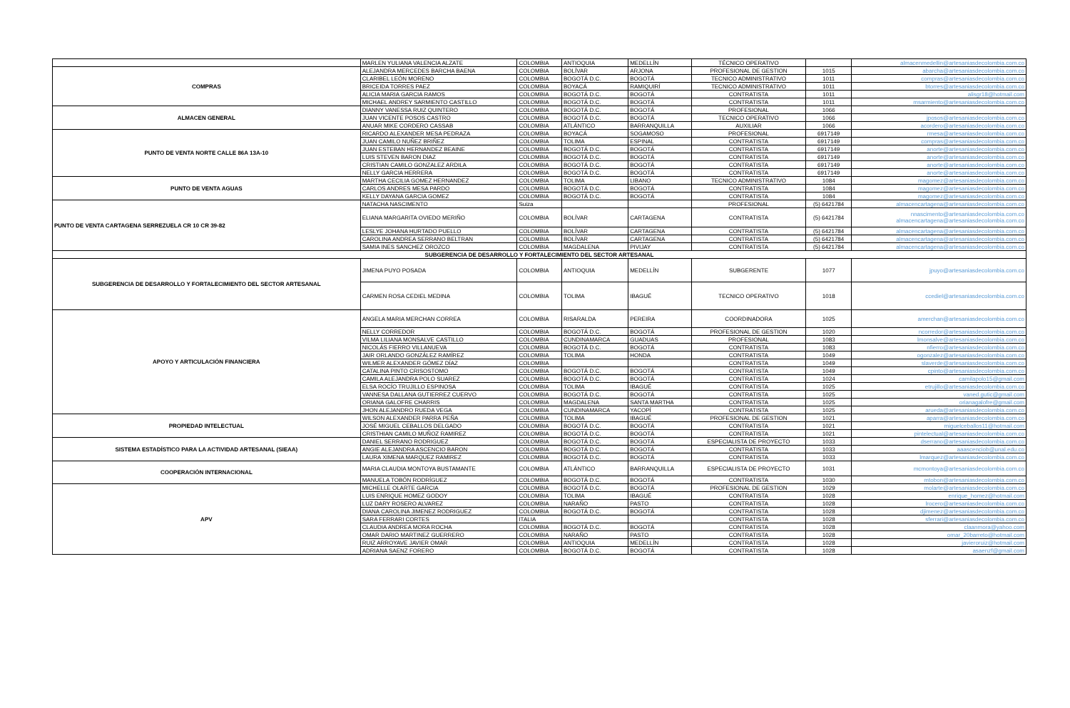| | MARLEN YULIANA VALENCIA ALZATE | COLOMBIA | ANTIOQUIA | MEDELLÍN | TÉCNICO OPERATIVO | | almacenmedellin@artesaniasdecolombia.com.co |
| COMPRAS | ALEJANDRA MERCEDES BARCHA BAENA | COLOMBIA | BOLÍVAR | ARJONA | PROFESIONAL DE GESTION | 1015 | abarcha@artesaniasdecolombia.com.co |
| | CLARIBEL LEÓN MORENO | COLOMBIA | BOGOTÁ D.C. | BOGOTÁ | TECNICO ADMINISTRATIVO | 1011 | compras@artesaniasdecolombia.com.co |
| | BRICEIDA TORRES PAEZ | COLOMBIA | BOYACÁ | RAMIQUIRÍ | TECNICO ADMINISTRATIVO | 1011 | btorres@artesaniasdecolombia.com.co |
| | ALICIA MARIA GARCIA RAMOS | COLOMBIA | BOGOTÁ D.C. | BOGOTÁ | CONTRATISTA | 1011 | alisgr18@hotmail.com |
| | MICHAEL ANDREY SARMIENTO CASTILLO | COLOMBIA | BOGOTÁ D.C. | BOGOTÁ | CONTRATISTA | 1011 | msarmiento@artesaniasdecolombia.com.co |
| ALMACEN GENERAL | DIANNY VANESSA RUIZ QUINTERO | COLOMBIA | BOGOTÁ D.C. | BOGOTÁ | PROFESIONAL | 1066 | |
| | JUAN VICENTE POSOS CASTRO | COLOMBIA | BOGOTÁ D.C. | BOGOTÁ | TECNICO OPERATIVO | 1066 | jposos@artesaniasdecolombia.com.co |
| | ANUAR MIKE CORDERO CASSAB | COLOMBIA | ATLÁNTICO | BARRANQUILLA | AUXILIAR | 1066 | acordero@artesaniasdecolombia.com.co |
| PUNTO DE VENTA NORTE CALLE 86A 13A-10 | RICARDO ALEXANDER MESA PEDRAZA | COLOMBIA | BOYACÁ | SOGAMOSO | PROFESIONAL | 6917149 | rmesa@artesaniasdecolombia.com.co |
| | JUAN CAMILO NUÑEZ BRIÑEZ | COLOMBIA | TOLIMA | ESPINAL | CONTRATISTA | 6917149 | compras@artesaniasdecolombia.com.co |
| | JUAN ESTEBAN HERNANDEZ BEAINE | COLOMBIA | BOGOTÁ D.C. | BOGOTÁ | CONTRATISTA | 6917149 | anorte@artesaniasdecolombia.com.co |
| | LUIS STEVEN BARON DIAZ | COLOMBIA | BOGOTÁ D.C. | BOGOTÁ | CONTRATISTA | 6917149 | anorte@artesaniasdecolombia.com.co |
| | CRISTIAN CAMILO GONZALEZ ARDILA | COLOMBIA | BOGOTÁ D.C. | BOGOTÁ | CONTRATISTA | 6917149 | anorte@artesaniasdecolombia.com.co |
| | NELLY GARCIA HERRERA | COLOMBIA | BOGOTÁ D.C. | BOGOTÁ | CONTRATISTA | 6917149 | anorte@artesaniasdecolombia.com.co |
| PUNTO DE VENTA AGUAS | MARTHA CECILIA GOMEZ HERNANDEZ | COLOMBIA | TOLIMA | LIBANO | TECNICO ADMINISTRATIVO | 1084 | magomez@artesaniasdecolombia.com.co |
| | CARLOS ANDRES MESA PARDO | COLOMBIA | BOGOTÁ D.C. | BOGOTÁ | CONTRATISTA | 1084 | magomez@artesaniasdecolombia.com.co |
| | KELLY DAYANA GARCIA GOMEZ | COLOMBIA | BOGOTÁ D.C. | BOGOTÁ | CONTRATISTA | 1084 | magomez@artesaniasdecolombia.com.co |
| PUNTO DE VENTA CARTAGENA SERREZUELA CR 10 CR 39-82 | NATACHA NASCIMENTO | Suiza | | | PROFESIONAL | (5) 6421784 | almacencartagena@artesaniasdecolombia.com.co |
| | ELIANA MARGARITA OVIEDO MERIÑO | COLOMBIA | BOLÍVAR | CARTAGENA | CONTRATISTA | (5) 6421784 | nnascimento@artesaniasdecolombia.com.co almacencartagena@artesaniasdecolombia.com.co |
| | LESLYE JOHANA HURTADO PUELLO | COLOMBIA | BOLÍVAR | CARTAGENA | CONTRATISTA | (5) 6421784 | almacencartagena@artesaniasdecolombia.com.co |
| | CAROLINA ANDREA SERRANO BELTRAN | COLOMBIA | BOLÍVAR | CARTAGENA | CONTRATISTA | (5) 6421784 | almacencartagena@artesaniasdecolombia.com.co |
| | SAMIA INES SANCHEZ OROZCO | COLOMBIA | MAGDALENA | PIVIJAY | CONTRATISTA | (5) 6421784 | almacencartagena@artesaniasdecolombia.com.co |
| SUBGERENCIA DE DESARROLLO Y FORTALECIMIENTO DEL SECTOR ARTESANAL | | | | | | | |
| SUBGERENCIA DE DESARROLLO Y FORTALECIMIENTO DEL SECTOR ARTESANAL | JIMENA PUYO POSADA | COLOMBIA | ANTIOQUIA | MEDELLÍN | SUBGERENTE | 1077 | jpuyo@artesaniasdecolombia.com.co |
| | CARMEN ROSA CEDIEL MEDINA | COLOMBIA | TOLIMA | IBAGUÉ | TECNICO OPERATIVO | 1018 | ccediel@artesaniasdecolombia.com.co |
| APOYO Y ARTICULACIÓN FINANCIERA | ANGELA MARIA MERCHAN CORREA | COLOMBIA | RISARALDA | PEREIRA | COORDINADORA | 1025 | amerchan@artesaniasdecolombia.com.co |
| | NELLY CORREDOR | COLOMBIA | BOGOTÁ D.C. | BOGOTÁ | PROFESIONAL DE GESTION | 1020 | ncorredor@artesaniasdecolombia.com.co |
| | VILMA LILIANA MONSALVE CASTILLO | COLOMBIA | CUNDINAMARCA | GUADUAS | PROFESIONAL | 1083 | lmonsalve@artesaniasdecolombia.com.co |
| | NICOLÁS FIERRO VILLANUEVA | COLOMBIA | BOGOTÁ D.C. | BOGOTÁ | CONTRATISTA | 1083 | nfierro@artesaniasdecolombia.com.co |
| | JAIR ORLANDO GONZÁLEZ RAMÍREZ | COLOMBIA | TOLIMA | HONDA | CONTRATISTA | 1049 | ogonzalez@artesaniasdecolombia.com.co |
| | WILMER ALEXANDER GÓMEZ DÍAZ | COLOMBIA | | | CONTRATISTA | 1049 | slaverde@artesaniasdecolombia.com.co |
| | CATALINA PINTO CRISOSTOMO | COLOMBIA | BOGOTÁ D.C. | BOGOTÁ | CONTRATISTA | 1049 | cpinto@artesaniasdecolombia.com.co |
| | CAMILA ALEJANDRA POLO SUAREZ | COLOMBIA | BOGOTÁ D.C. | BOGOTÁ | CONTRATISTA | 1024 | camilapolo15@gmail.com |
| | ELSA ROCÍO TRUJILLO ESPINOSA | COLOMBIA | TOLIMA | IBAGUÉ | CONTRATISTA | 1025 | etrujillo@artesaniasdecolombia.com.co |
| | VANNESA DALLANA GUTIERREZ CUERVO | COLOMBIA | BOGOTÁ D.C. | BOGOTÁ | CONTRATISTA | 1025 | vaned.gutic@gmail.com |
| | ORIANA GALOFRE CHARRIS | COLOMBIA | MAGDALENA | SANTA MARTHA | CONTRATISTA | 1025 | orianagalofre@gmail.com |
| | JHON ALEJANDRO RUEDA VEGA | COLOMBIA | CUNDINAMARCA | YACOPÍ | CONTRATISTA | 1025 | arueda@artesaniasdecolombia.com.co |
| PROPIEDAD INTELECTUAL | WILSON ALEXANDER PARRA PEÑA | COLOMBIA | TOLIMA | IBAGUÉ | PROFESIONAL DE GESTION | 1021 | aparra@artesaniasdecolombia.com.co |
| | JOSÉ MIGUEL CEBALLOS DELGADO | COLOMBIA | BOGOTÁ D.C. | BOGOTÁ | CONTRATISTA | 1021 | miguelceballos11@hotmail.com |
| | CRISTHIAN CAMILO MUÑOZ RAMIREZ | COLOMBIA | BOGOTÁ D.C. | BOGOTÁ | CONTRATISTA | 1021 | pintelectual@artesaniasdecolombia.com.co |
| SISTEMA ESTADÍSTICO PARA LA ACTIVIDAD ARTESANAL (SIEAA) | DANIEL SERRANO RODRIGUEZ | COLOMBIA | BOGOTÁ D.C. | BOGOTÁ | ESPECIALISTA DE PROYECTO | 1033 | dserrano@artesaniasdecolombia.com.co |
| | ANGIE ALEJANDRA ASCENCIO BARON | COLOMBIA | BOGOTÁ D.C. | BOGOTÁ | CONTRATISTA | 1033 | aaascenciob@unal.edu.co |
| | LAURA XIMENA MARQUEZ RAMIREZ | COLOMBIA | BOGOTÁ D.C. | BOGOTÁ | CONTRATISTA | 1033 | lmarquez@artesaniasdecolombia.com.co |
| COOPERACIÓN INTERNACIONAL | MARIA CLAUDIA MONTOYA BUSTAMANTE | COLOMBIA | ATLÁNTICO | BARRANQUILLA | ESPECIALISTA DE PROYECTO | 1031 | mcmontoya@artesaniasdecolombia.com.co |
| | MANUELA TOBÓN RODRÍGUEZ | COLOMBIA | BOGOTÁ D.C. | BOGOTÁ | CONTRATISTA | 1030 | mtobon@artesaniasdecolombia.com.co |
| APV | MICHELLE OLARTE GARCIA | COLOMBIA | BOGOTÁ D.C. | BOGOTÁ | PROFESIONAL DE GESTION | 1029 | molarte@artesaniasdecolombia.com.co |
| | LUIS ENRIQUE HOMEZ GODOY | COLOMBIA | TOLIMA | IBAGUÉ | CONTRATISTA | 1028 | enrique_homez@hotmail.com |
| | LUZ DARY ROSERO ALVAREZ | COLOMBIA | NARAÑO | PASTO | CONTRATISTA | 1028 | lrocero@artesaniasdecolombia.com.co |
| | DIANA CAROLINA JIMENEZ RODRIGUEZ | COLOMBIA | BOGOTÁ D.C. | BOGOTÁ | CONTRATISTA | 1028 | djimenez@artesaniasdecolombia.com.co |
| | SARA FERRARI CORTES | ITALIA | | | CONTRATISTA | 1028 | sferrari@artesaniasdecolombia.com.co |
| | CLAUDIA ANDREA MORA ROCHA | COLOMBIA | BOGOTÁ D.C. | BOGOTÁ | CONTRATISTA | 1028 | claanmora@yahoo.com |
| | OMAR DARIO MARTINEZ GUERRERO | COLOMBIA | NARAÑO | PASTO | CONTRATISTA | 1028 | omar_20barreto@hotmail.com |
| | RUIZ ARROYAVE JAVIER OMAR | COLOMBIA | ANTIOQUIA | MEDELLÍN | CONTRATISTA | 1028 | javieroruiz@hotmail.com |
| | ADRIANA SAENZ FORERO | COLOMBIA | BOGOTÁ D.C. | BOGOTÁ | CONTRATISTA | 1028 | asaenzf@gmail.com |